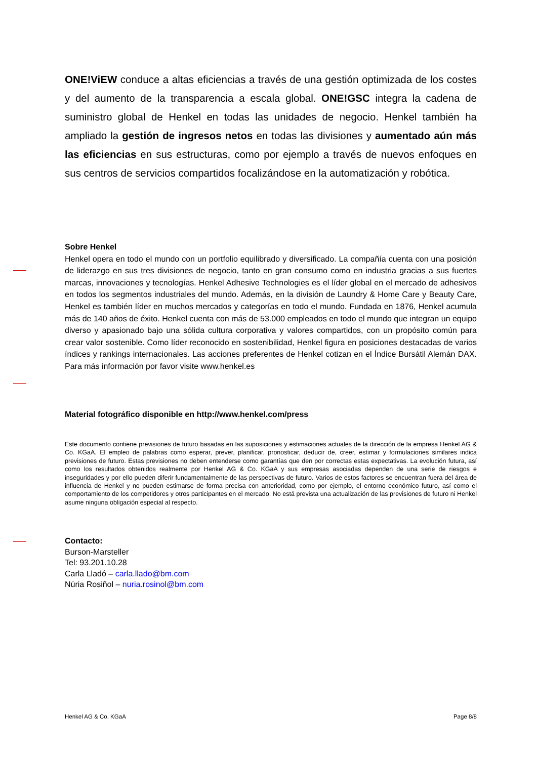ONE!ViEW conduce a altas eficiencias a través de una gestión optimizada de los costes y del aumento de la transparencia a escala global. ONE!GSC integra la cadena de suministro global de Henkel en todas las unidades de negocio. Henkel también ha ampliado la gestión de ingresos netos en todas las divisiones y aumentado aún más las eficiencias en sus estructuras, como por ejemplo a través de nuevos enfoques en sus centros de servicios compartidos focalizándose en la automatización y robótica.
Sobre Henkel
Henkel opera en todo el mundo con un portfolio equilibrado y diversificado. La compañía cuenta con una posición de liderazgo en sus tres divisiones de negocio, tanto en gran consumo como en industria gracias a sus fuertes marcas, innovaciones y tecnologías. Henkel Adhesive Technologies es el líder global en el mercado de adhesivos en todos los segmentos industriales del mundo. Además, en la división de Laundry & Home Care y Beauty Care, Henkel es también líder en muchos mercados y categorías en todo el mundo. Fundada en 1876, Henkel acumula más de 140 años de éxito. Henkel cuenta con más de 53.000 empleados en todo el mundo que integran un equipo diverso y apasionado bajo una sólida cultura corporativa y valores compartidos, con un propósito común para crear valor sostenible. Como líder reconocido en sostenibilidad, Henkel figura en posiciones destacadas de varios índices y rankings internacionales. Las acciones preferentes de Henkel cotizan en el Índice Bursátil Alemán DAX. Para más información por favor visite www.henkel.es
Material fotográfico disponible en http://www.henkel.com/press
Este documento contiene previsiones de futuro basadas en las suposiciones y estimaciones actuales de la dirección de la empresa Henkel AG & Co. KGaA. El empleo de palabras como esperar, prever, planificar, pronosticar, deducir de, creer, estimar y formulaciones similares indica previsiones de futuro. Estas previsiones no deben entenderse como garantías que den por correctas estas expectativas. La evolución futura, así como los resultados obtenidos realmente por Henkel AG & Co. KGaA y sus empresas asociadas dependen de una serie de riesgos e inseguridades y por ello pueden diferir fundamentalmente de las perspectivas de futuro. Varios de estos factores se encuentran fuera del área de influencia de Henkel y no pueden estimarse de forma precisa con anterioridad, como por ejemplo, el entorno económico futuro, así como el comportamiento de los competidores y otros participantes en el mercado. No está prevista una actualización de las previsiones de futuro ni Henkel asume ninguna obligación especial al respecto.
Contacto:
Burson-Marsteller
Tel: 93.201.10.28
Carla Lladó – carla.llado@bm.com
Núria Rosiñol – nuria.rosinol@bm.com
Henkel AG & Co. KGaA Page 8/8